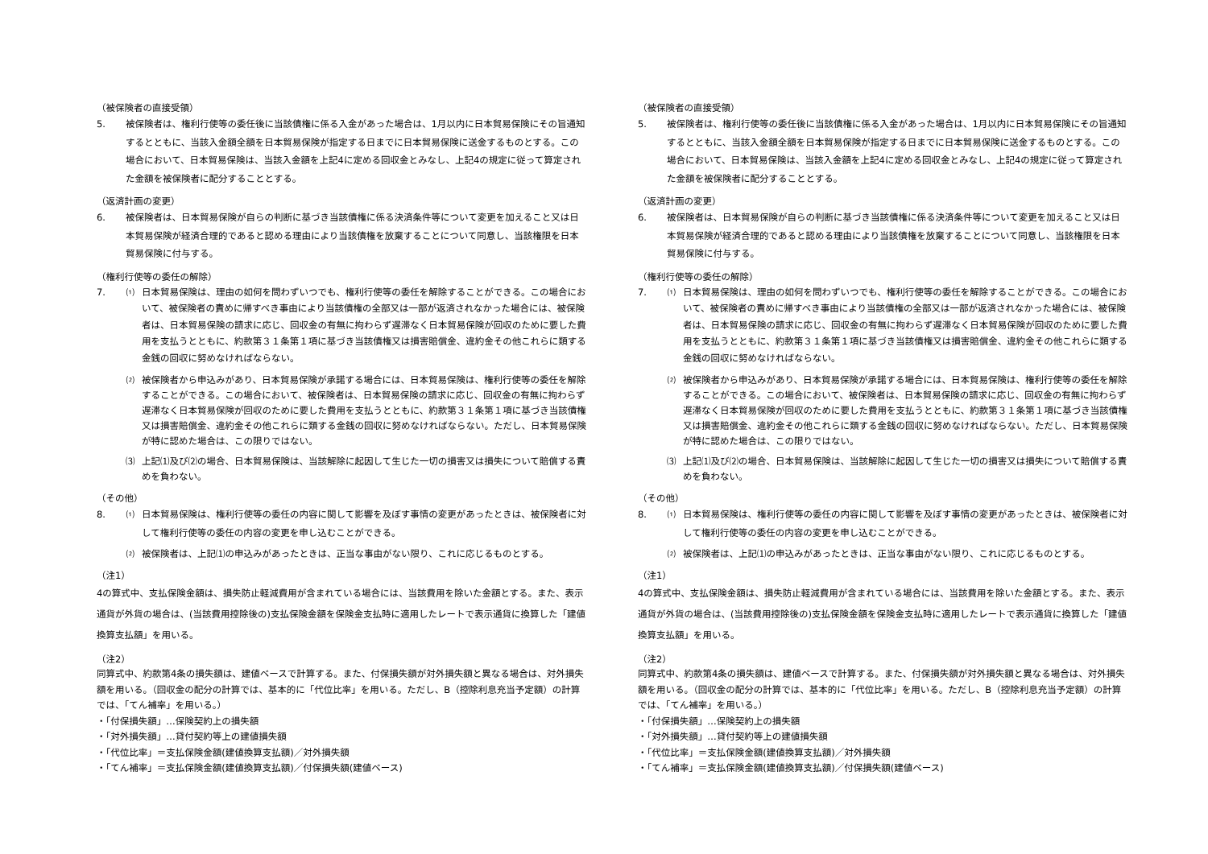（被保険者の直接受領）
5. 被保険者は、権利行使等の委任後に当該債権に係る入金があった場合は、1月以内に日本貿易保険にその旨通知するとともに、当該入金額全額を日本貿易保険が指定する日までに日本貿易保険に送金するものとする。この場合において、日本貿易保険は、当該入金額を上記4に定める回収金とみなし、上記4の規定に従って算定された金額を被保険者に配分することとする。
（返済計画の変更）
6. 被保険者は、日本貿易保険が自らの判断に基づき当該債権に係る決済条件等について変更を加えること又は日本貿易保険が経済合理的であると認める理由により当該債権を放棄することについて同意し、当該権限を日本貿易保険に付与する。
（権利行使等の委任の解除）
7. ⑴ 日本貿易保険は、理由の如何を問わずいつでも、権利行使等の委任を解除することができる。この場合において、被保険者の責めに帰すべき事由により当該債権の全部又は一部が返済されなかった場合には、被保険者は、日本貿易保険の請求に応じ、回収金の有無に拘わらず遅滞なく日本貿易保険が回収のために要した費用を支払うとともに、約款第３１条第１項に基づき当該債権又は損害賠償金、違約金その他これらに類する金銭の回収に努めなければならない。
⑵ 被保険者から申込みがあり、日本貿易保険が承諾する場合には、日本貿易保険は、権利行使等の委任を解除することができる。この場合において、被保険者は、日本貿易保険の請求に応じ、回収金の有無に拘わらず遅滞なく日本貿易保険が回収のために要した費用を支払うとともに、約款第３１条第１項に基づき当該債権又は損害賠償金、違約金その他これらに類する金銭の回収に努めなければならない。ただし、日本貿易保険が特に認めた場合は、この限りではない。
⑶ 上記⑴及び⑵の場合、日本貿易保険は、当該解除に起因して生じた一切の損害又は損失について賠償する責めを負わない。
（その他）
8. ⑴ 日本貿易保険は、権利行使等の委任の内容に関して影響を及ぼす事情の変更があったときは、被保険者に対して権利行使等の委任の内容の変更を申し込むことができる。
⑵ 被保険者は、上記⑴の申込みがあったときは、正当な事由がない限り、これに応じるものとする。
（注1）
4の算式中、支払保険金額は、損失防止軽減費用が含まれている場合には、当該費用を除いた金額とする。また、表示通貨が外貨の場合は、(当該費用控除後の)支払保険金額を保険金支払時に適用したレートで表示通貨に換算した「建値換算支払額」を用いる。
（注2）
同算式中、約款第4条の損失額は、建値ベースで計算する。また、付保損失額が対外損失額と異なる場合は、対外損失額を用いる。（回収金の配分の計算では、基本的に「代位比率」を用いる。ただし、B（控除利息充当予定額）の計算では、「てん補率」を用いる。）
・「付保損失額」…保険契約上の損失額
・「対外損失額」…貸付契約等上の建値損失額
・「代位比率」＝支払保険金額(建値換算支払額)／対外損失額
・「てん補率」＝支払保険金額(建値換算支払額)／付保損失額(建値ベース)
（被保険者の直接受領）
5. 被保険者は、権利行使等の委任後に当該債権に係る入金があった場合は、1月以内に日本貿易保険にその旨通知するとともに、当該入金額全額を日本貿易保険が指定する日までに日本貿易保険に送金するものとする。この場合において、日本貿易保険は、当該入金額を上記4に定める回収金とみなし、上記4の規定に従って算定された金額を被保険者に配分することとする。
（返済計画の変更）
6. 被保険者は、日本貿易保険が自らの判断に基づき当該債権に係る決済条件等について変更を加えること又は日本貿易保険が経済合理的であると認める理由により当該債権を放棄することについて同意し、当該権限を日本貿易保険に付与する。
（権利行使等の委任の解除）
7. ⑴ 日本貿易保険は、理由の如何を問わずいつでも、権利行使等の委任を解除することができる。この場合において、被保険者の責めに帰すべき事由により当該債権の全部又は一部が返済されなかった場合には、被保険者は、日本貿易保険の請求に応じ、回収金の有無に拘わらず遅滞なく日本貿易保険が回収のために要した費用を支払うとともに、約款第３１条第１項に基づき当該債権又は損害賠償金、違約金その他これらに類する金銭の回収に努めなければならない。
⑵ 被保険者から申込みがあり、日本貿易保険が承諾する場合には、日本貿易保険は、権利行使等の委任を解除することができる。この場合において、被保険者は、日本貿易保険の請求に応じ、回収金の有無に拘わらず遅滞なく日本貿易保険が回収のために要した費用を支払うとともに、約款第３１条第１項に基づき当該債権又は損害賠償金、違約金その他これらに類する金銭の回収に努めなければならない。ただし、日本貿易保険が特に認めた場合は、この限りではない。
⑶ 上記⑴及び⑵の場合、日本貿易保険は、当該解除に起因して生じた一切の損害又は損失について賠償する責めを負わない。
（その他）
8. ⑴ 日本貿易保険は、権利行使等の委任の内容に関して影響を及ぼす事情の変更があったときは、被保険者に対して権利行使等の委任の内容の変更を申し込むことができる。
⑵ 被保険者は、上記⑴の申込みがあったときは、正当な事由がない限り、これに応じるものとする。
（注1）
4の算式中、支払保険金額は、損失防止軽減費用が含まれている場合には、当該費用を除いた金額とする。また、表示通貨が外貨の場合は、(当該費用控除後の)支払保険金額を保険金支払時に適用したレートで表示通貨に換算した「建値換算支払額」を用いる。
（注2）
同算式中、約款第4条の損失額は、建値ベースで計算する。また、付保損失額が対外損失額と異なる場合は、対外損失額を用いる。（回収金の配分の計算では、基本的に「代位比率」を用いる。ただし、B（控除利息充当予定額）の計算では、「てん補率」を用いる。）
・「付保損失額」…保険契約上の損失額
・「対外損失額」…貸付契約等上の建値損失額
・「代位比率」＝支払保険金額(建値換算支払額)／対外損失額
・「てん補率」＝支払保険金額(建値換算支払額)／付保損失額(建値ベース)